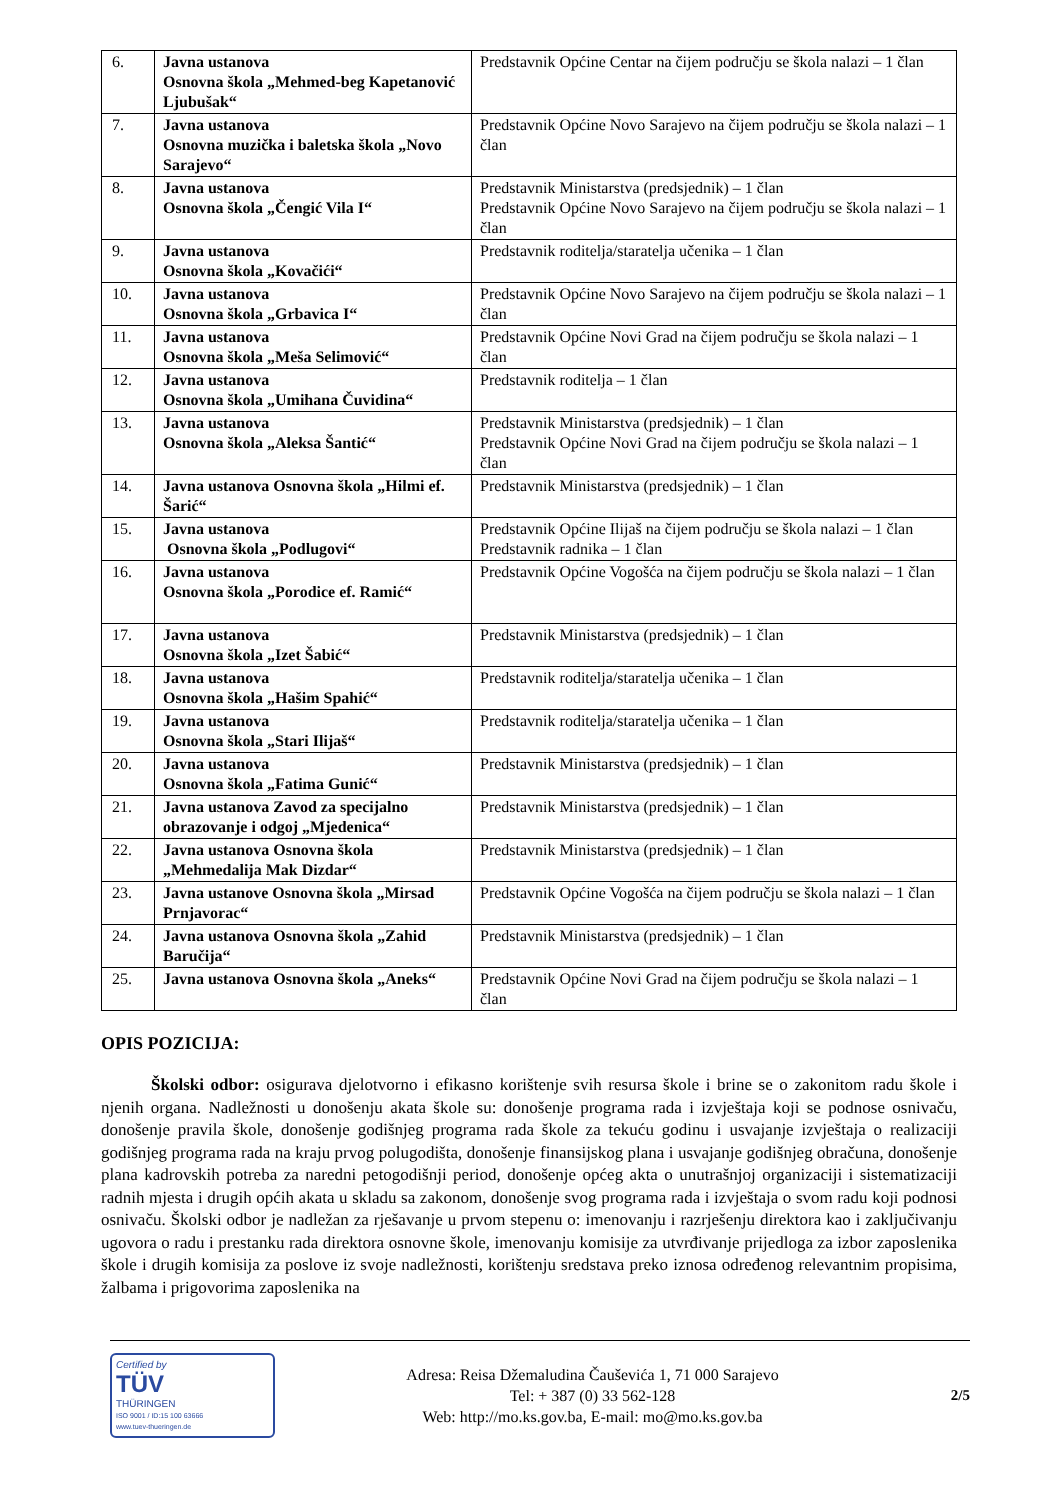| 6. | Javna ustanova Osnovna škola „Mehmed-beg Kapetanović Ljubušak“ | Predstavnik Općine Centar na čijem području se škola nalazi – 1 član |
| 7. | Javna ustanova Osnovna muzička i baletska škola „Novo Sarajevo“ | Predstavnik Općine Novo Sarajevo na čijem području se škola nalazi – 1 član |
| 8. | Javna ustanova Osnovna škola „Čengić Vila I“ | Predstavnik Ministarstva (predsjednik) – 1 član Predstavnik Općine Novo Sarajevo na čijem području se škola nalazi – 1 član |
| 9. | Javna ustanova Osnovna škola „Kovačići“ | Predstavnik roditelja/staratelja učenika – 1 član |
| 10. | Javna ustanova Osnovna škola „Grbavica I“ | Predstavnik Općine Novo Sarajevo na čijem području se škola nalazi – 1 član |
| 11. | Javna ustanova Osnovna škola „Meša Selimović“ | Predstavnik Općine Novi Grad na čijem području se škola nalazi – 1 član |
| 12. | Javna ustanova Osnovna škola „Umihana Čuvidina“ | Predstavnik roditelja – 1 član |
| 13. | Javna ustanova Osnovna škola „Aleksa Šantić“ | Predstavnik Ministarstva (predsjednik) – 1 član Predstavnik Općine Novi Grad na čijem području se škola nalazi – 1 član |
| 14. | Javna ustanova Osnovna škola „Hilmi ef. Šarić“ | Predstavnik Ministarstva (predsjednik) – 1 član |
| 15. | Javna ustanova Osnovna škola „Podlugovi“ | Predstavnik Općine Ilijaš na čijem području se škola nalazi – 1 član Predstavnik radnika – 1 član |
| 16. | Javna ustanova Osnovna škola „Porodice ef. Ramić“ | Predstavnik Općine Vogošća na čijem području se škola nalazi – 1 član |
| 17. | Javna ustanova Osnovna škola „Izet Šabić“ | Predstavnik Ministarstva (predsjednik) – 1 član |
| 18. | Javna ustanova Osnovna škola „Hašim Spahić“ | Predstavnik roditelja/staratelja učenika – 1 član |
| 19. | Javna ustanova Osnovna škola „Stari Ilijaš“ | Predstavnik roditelja/staratelja učenika – 1 član |
| 20. | Javna ustanova Osnovna škola „Fatima Gunić“ | Predstavnik Ministarstva (predsjednik) – 1 član |
| 21. | Javna ustanova Zavod za specijalno obrazovanje i odgoj „Mjedenica“ | Predstavnik Ministarstva (predsjednik) – 1 član |
| 22. | Javna ustanova Osnovna škola „Mehmedalija Mak Dizdar“ | Predstavnik Ministarstva (predsjednik) – 1 član |
| 23. | Javna ustanove Osnovna škola „Mirsad Prnjavorac“ | Predstavnik Općine Vogošća na čijem području se škola nalazi – 1 član |
| 24. | Javna ustanova Osnovna škola „Zahid Baručija“ | Predstavnik Ministarstva (predsjednik) – 1 član |
| 25. | Javna ustanova Osnovna škola „Aneks“ | Predstavnik Općine Novi Grad na čijem području se škola nalazi – 1 član |
OPIS POZICIJA:
Školski odbor: osigurava djelotvorno i efikasno korištenje svih resursa škole i brine se o zakonitom radu škole i njenih organa. Nadležnosti u donošenju akata škole su: donošenje programa rada i izvještaja koji se podnose osnivaču, donošenje pravila škole, donošenje godišnjeg programa rada škole za tekuću godinu i usvajanje izvještaja o realizaciji godišnjeg programa rada na kraju prvog polugodišta, donošenje finansijskog plana i usvajanje godišnjeg obračuna, donošenje plana kadrovskih potreba za naredni petogodišnji period, donošenje općeg akta o unutrašnjoj organizaciji i sistematizaciji radnih mjesta i drugih općih akata u skladu sa zakonom, donošenje svog programa rada i izvještaja o svom radu koji podnosi osnivaču. Školski odbor je nadležan za rješavanje u prvom stepenu o: imenovanju i razrješenju direktora kao i zaključivanju ugovora o radu i prestanku rada direktora osnovne škole, imenovanju komisije za utvrđivanje prijedloga za izbor zaposlenika škole i drugih komisija za poslove iz svoje nadležnosti, korištenju sredstava preko iznosa određenog relevantnim propisima, žalbama i prigovorima zaposlenika na
Certified by
TÜV
THÜRINGEN
ISO 9001 / ID:15 100 63666
www.tuev-thueringen.de
Adresa: Reisa Džemaludina Čauševića 1, 71 000 Sarajevo
Tel: + 387 (0) 33 562-128
Web: http://mo.ks.gov.ba, E-mail: mo@mo.ks.gov.ba
2/5